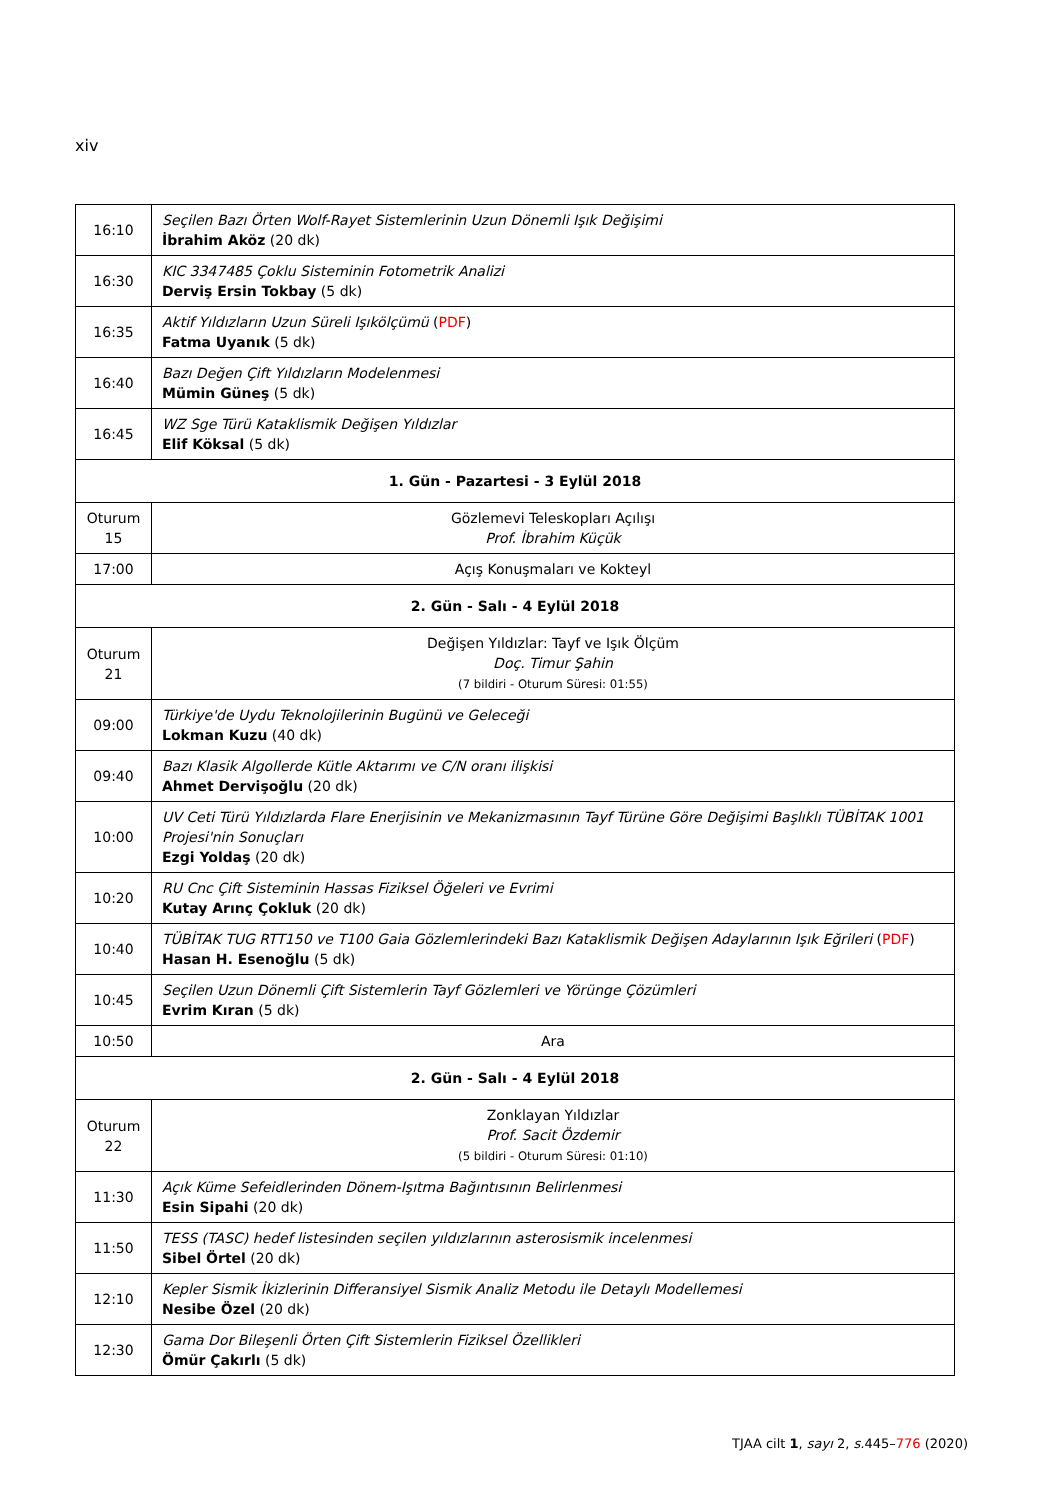xiv
| 16:10 | Seçilen Bazı Örten Wolf-Rayet Sistemlerinin Uzun Dönemli Işık Değişimi İbrahim Aköz (20 dk) |
| 16:30 | KIC 3347485 Çoklu Sisteminin Fotometrik Analizi Derviş Ersin Tokbay (5 dk) |
| 16:35 | Aktif Yıldızların Uzun Süreli Işıkölçümü ( PDF ) Fatma Uyanık (5 dk) |
| 16:40 | Bazı Değen Çift Yıldızların Modelenmesi Mümin Güneş (5 dk) |
| 16:45 | WZ Sge Türü Kataklismik Değişen Yıldızlar Elif Köksal (5 dk) |
| 1. Gün - Pazartesi - 3 Eylül 2018 | |
| Oturum 15 | Gözlemevi Teleskopları Açılışı Prof. İbrahim Küçük |
| 17:00 | Açış Konuşmaları ve Kokteyl |
| 2. Gün - Salı - 4 Eylül 2018 | |
| Oturum 21 | Değişen Yıldızlar: Tayf ve Işık Ölçüm Doç. Timur Şahin (7 bildiri - Oturum Süresi: 01:55) |
| 09:00 | Türkiye'de Uydu Teknolojilerinin Bugünü ve Geleceği Lokman Kuzu (40 dk) |
| 09:40 | Bazı Klasik Algollerde Kütle Aktarımı ve C/N oranı ilişkisi Ahmet Dervişoğlu (20 dk) |
| 10:00 | UV Ceti Türü Yıldızlarda Flare Enerjisinin ve Mekanizmasının Tayf Türüne Göre Değişimi Başlıklı TÜBİTAK 1001 Projesi'nin Sonuçları Ezgi Yoldaş (20 dk) |
| 10:20 | RU Cnc Çift Sisteminin Hassas Fiziksel Öğeleri ve Evrimi Kutay Arınç Çokluk (20 dk) |
| 10:40 | TÜBİTAK TUG RTT150 ve T100 Gaia Gözlemlerindeki Bazı Kataklismik Değişen Adaylarının Işık Eğrileri ( PDF ) Hasan H. Esenoğlu (5 dk) |
| 10:45 | Seçilen Uzun Dönemli Çift Sistemlerin Tayf Gözlemleri ve Yörünge Çözümleri Evrim Kıran (5 dk) |
| 10:50 | Ara |
| 2. Gün - Salı - 4 Eylül 2018 | |
| Oturum 22 | Zonklayan Yıldızlar Prof. Sacit Özdemir (5 bildiri - Oturum Süresi: 01:10) |
| 11:30 | Açık Küme Sefeidlerinden Dönem-Işıtma Bağıntısının Belirlenmesi Esin Sipahi (20 dk) |
| 11:50 | TESS (TASC) hedef listesinden seçilen yıldızlarının asterosismik incelenmesi Sibel Örtel (20 dk) |
| 12:10 | Kepler Sismik İkizlerinin Differansiyel Sismik Analiz Metodu ile Detaylı Modellemesi Nesibe Özel (20 dk) |
| 12:30 | Gama Dor Bileşenli Örten Çift Sistemlerin Fiziksel Özellikleri Ömür Çakırlı (5 dk) |
TJAA cilt 1, sayı 2, s. 445–776 (2020)